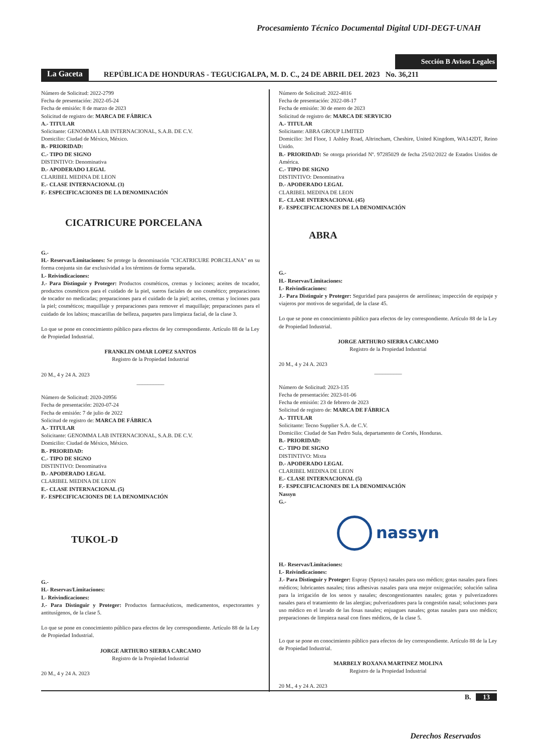Procesamiento Técnico Documental Digital UDI-DEGT-UNAH
Sección B Avisos Legales
La Gaceta REPÚBLICA DE HONDURAS - TEGUCIGALPA, M. D. C., 24 DE ABRIL DEL 2023 No. 36,211
Número de Solicitud: 2022-2799
Fecha de presentación: 2022-05-24
Fecha de emisión: 8 de marzo de 2023
Solicitud de registro de: MARCA DE FÁBRICA
A.- TITULAR
Solicitante: GENOMMA LAB INTERNACIONAL, S.A.B. DE C.V.
Domicilio: Ciudad de México, México.
B.- PRIORIDAD:
C.- TIPO DE SIGNO
DISTINTIVO: Denominativa
D.- APODERADO LEGAL
CLARIBEL MEDINA DE LEON
E.- CLASE INTERNACIONAL (3)
F.- ESPECIFICACIONES DE LA DENOMINACIÓN
CICATRICURE PORCELANA
G.-
H.- Reservas/Limitaciones: Se protege la denominación "CICATRICURE PORCELANA" en su forma conjunta sin dar exclusividad a los términos de forma separada.
I.- Reivindicaciones:
J.- Para Distinguir y Proteger: Productos cosméticos, cremas y lociones; aceites de tocador, productos cosméticos para el cuidado de la piel, sueros faciales de uso cosmético; preparaciones de tocador no medicadas; preparaciones para el cuidado de la piel; aceites, cremas y lociones para la piel; cosméticos; maquillaje y preparaciones para remover el maquillaje; preparaciones para el cuidado de los labios; mascarillas de belleza, paquetes para limpieza facial, de la clase 3.
Lo que se pone en conocimiento público para efectos de ley correspondiente. Artículo 88 de la Ley de Propiedad Industrial.
FRANKLIN OMAR LOPEZ SANTOS
Registro de la Propiedad Industrial
20 M., 4 y 24 A. 2023
__________
Número de Solicitud: 2020-20956
Fecha de presentación: 2020-07-24
Fecha de emisión: 7 de julio de 2022
Solicitud de registro de: MARCA DE FÁBRICA
A.- TITULAR
Solicitante: GENOMMA LAB INTERNACIONAL, S.A.B. DE C.V.
Domicilio: Ciudad de México, México.
B.- PRIORIDAD:
C.- TIPO DE SIGNO
DISTINTIVO: Denominativa
D.- APODERADO LEGAL
CLARIBEL MEDINA DE LEON
E.- CLASE INTERNACIONAL (5)
F.- ESPECIFICACIONES DE LA DENOMINACIÓN
TUKOL-D
G.-
H.- Reservas/Limitaciones:
I.- Reivindicaciones:
J.- Para Distinguir y Proteger: Productos farmacéuticos, medicamentos, expectorantes y antitusígenos, de la clase 5.
Lo que se pone en conocimiento público para efectos de ley correspondiente. Artículo 88 de la Ley de Propiedad Industrial.
JORGE ARTHURO SIERRA CARCAMO
Registro de la Propiedad Industrial
20 M., 4 y 24 A. 2023
Número de Solicitud: 2022-4816
Fecha de presentación: 2022-08-17
Fecha de emisión: 30 de enero de 2023
Solicitud de registro de: MARCA DE SERVICIO
A.- TITULAR
Solicitante: ABRA GROUP LIMITED
Domicilio: 3rd Floor, 1 Ashley Road, Altrincham, Cheshire, United Kingdom, WA142DT, Reino Unido.
B.- PRIORIDAD: Se otorga prioridad Nº. 97285029 de fecha 25/02/2022 de Estados Unidos de América.
C.- TIPO DE SIGNO
DISTINTIVO: Denominativa
D.- APODERADO LEGAL
CLARIBEL MEDINA DE LEON
E.- CLASE INTERNACIONAL (45)
F.- ESPECIFICACIONES DE LA DENOMINACIÓN
ABRA
G.-
H.- Reservas/Limitaciones:
I.- Reivindicaciones:
J.- Para Distinguir y Proteger: Seguridad para pasajeros de aerolíneas; inspección de equipaje y viajeros por motivos de seguridad, de la clase 45.
Lo que se pone en conocimiento público para efectos de ley correspondiente. Artículo 88 de la Ley de Propiedad Industrial.
JORGE ARTHURO SIERRA CARCAMO
Registro de la Propiedad Industrial
20 M., 4 y 24 A. 2023
__________
Número de Solicitud: 2023-135
Fecha de presentación: 2023-01-06
Fecha de emisión: 23 de febrero de 2023
Solicitud de registro de: MARCA DE FÁBRICA
A.- TITULAR
Solicitante: Tecno Supplier S.A. de C.V.
Domicilio: Ciudad de San Pedro Sula, departamento de Cortés, Honduras.
B.- PRIORIDAD:
C.- TIPO DE SIGNO
DISTINTIVO: Mixta
D.- APODERADO LEGAL
CLARIBEL MEDINA DE LEON
E.- CLASE INTERNACIONAL (5)
F.- ESPECIFICACIONES DE LA DENOMINACIÓN
Nassyn
G.-
nassyn
H.- Reservas/Limitaciones:
I.- Reivindicaciones:
J.- Para Distinguir y Proteger: Espray (Sprays) nasales para uso médico; gotas nasales para fines médicos; lubricantes nasales; tiras adhesivas nasales para una mejor oxigenación; solución salina para la irrigación de los senos y nasales; descongestionantes nasales; gotas y pulverizadores nasales para el tratamiento de las alergias; pulverizadores para la congestión nasal; soluciones para uso médico en el lavado de las fosas nasales; enjuagues nasales; gotas nasales para uso médico; preparaciones de limpieza nasal con fines médicos, de la clase 5.
Lo que se pone en conocimiento público para efectos de ley correspondiente. Artículo 88 de la Ley de Propiedad Industrial.
MARBELY ROXANA MARTINEZ MOLINA
Registro de la Propiedad Industrial
20 M., 4 y 24 A. 2023
B. 13
Derechos Reservados